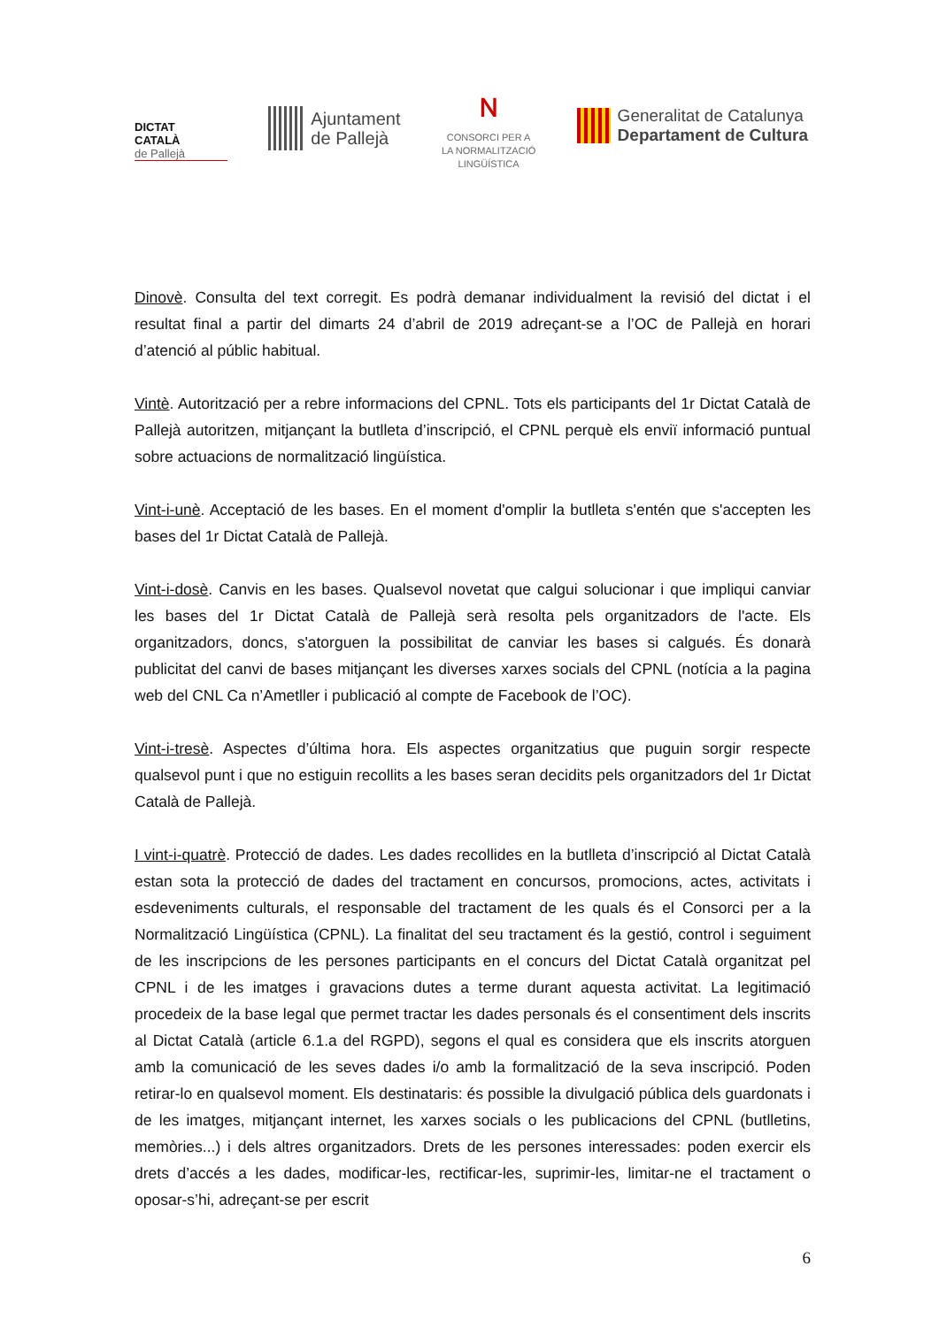DICTAT
CATALÀ
de Pallejà
Ajuntament
de Pallejà
ɴ
CONSORCI PER A
LA NORMALITZACIÓ
LINGÜÍSTICA
Generalitat de Catalunya
Departament de Cultura
Dinovè. Consulta del text corregit. Es podrà demanar individualment la revisió del dictat i el resultat final a partir del dimarts 24 d’abril de 2019 adreçant-se a l’OC de Pallejà en horari d’atenció al públic habitual.
Vintè. Autorització per a rebre informacions del CPNL. Tots els participants del 1r Dictat Català de Pallejà autoritzen, mitjançant la butlleta d’inscripció, el CPNL perquè els enviï informació puntual sobre actuacions de normalització lingüística.
Vint-i-unè. Acceptació de les bases. En el moment d'omplir la butlleta s'entén que s'accepten les bases del 1r Dictat Català de Pallejà.
Vint-i-dosè. Canvis en les bases. Qualsevol novetat que calgui solucionar i que impliqui canviar les bases del 1r Dictat Català de Pallejà serà resolta pels organitzadors de l'acte. Els organitzadors, doncs, s'atorguen la possibilitat de canviar les bases si calgués. És donarà publicitat del canvi de bases mitjançant les diverses xarxes socials del CPNL (notícia a la pagina web del CNL Ca n’Ametller i publicació al compte de Facebook de l’OC).
Vint-i-tresè. Aspectes d’última hora. Els aspectes organitzatius que puguin sorgir respecte qualsevol punt i que no estiguin recollits a les bases seran decidits pels organitzadors del 1r Dictat Català de Pallejà.
I vint-i-quatrè. Protecció de dades. Les dades recollides en la butlleta d’inscripció al Dictat Català estan sota la protecció de dades del tractament en concursos, promocions, actes, activitats i esdeveniments culturals, el responsable del tractament de les quals és el Consorci per a la Normalització Lingüística (CPNL). La finalitat del seu tractament és la gestió, control i seguiment de les inscripcions de les persones participants en el concurs del Dictat Català organitzat pel CPNL i de les imatges i gravacions dutes a terme durant aquesta activitat. La legitimació procedeix de la base legal que permet tractar les dades personals és el consentiment dels inscrits al Dictat Català (article 6.1.a del RGPD), segons el qual es considera que els inscrits atorguen amb la comunicació de les seves dades i/o amb la formalització de la seva inscripció. Poden retirar-lo en qualsevol moment. Els destinataris: és possible la divulgació pública dels guardonats i de les imatges, mitjançant internet, les xarxes socials o les publicacions del CPNL (butlletins, memòries...) i dels altres organitzadors. Drets de les persones interessades: poden exercir els drets d’accés a les dades, modificar-les, rectificar-les, suprimir-les, limitar-ne el tractament o oposar-s’hi, adreçant-se per escrit
6